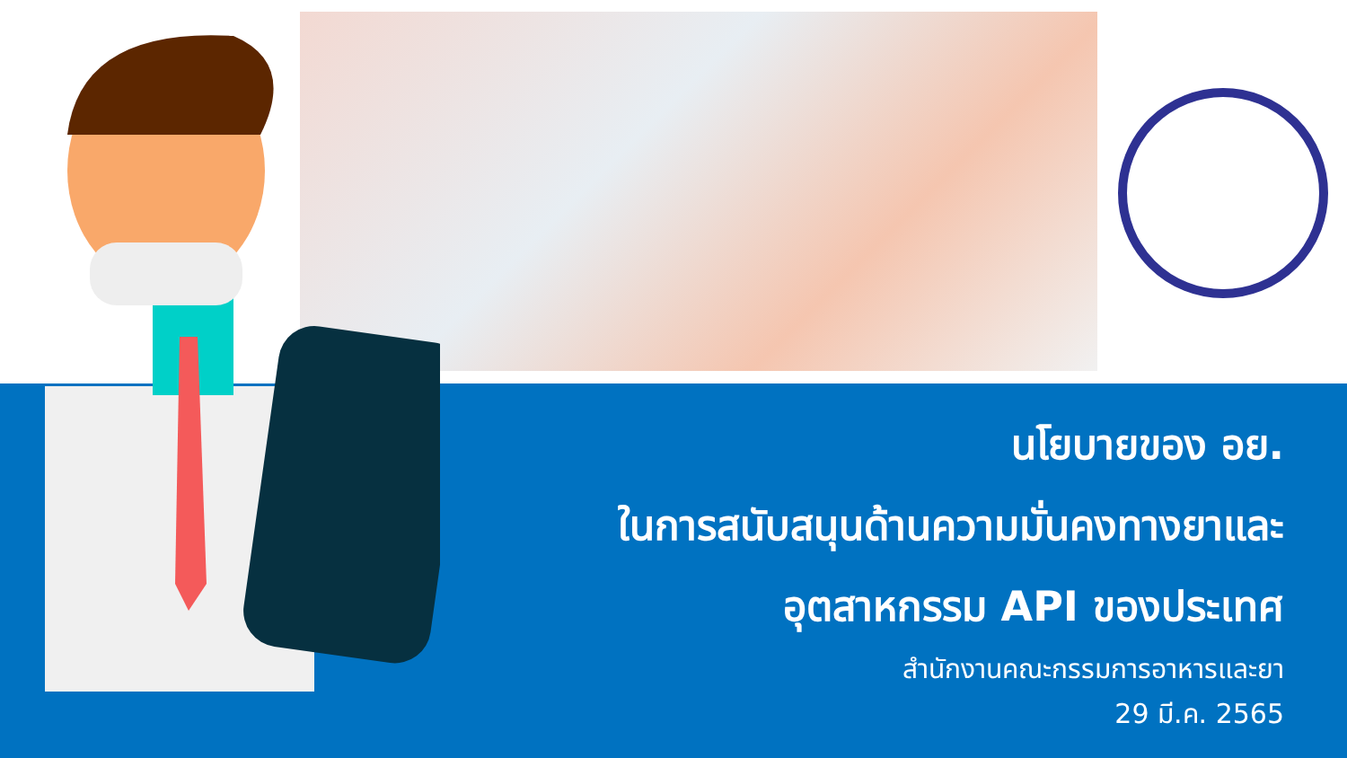นโยบายของ อย.
ในการสนับสนุนด้านความมั่นคงทางยาและ
อุตสาหกรรม API ของประเทศ
สำนักงานคณะกรรมการอาหารและยา
29 มี.ค. 2565